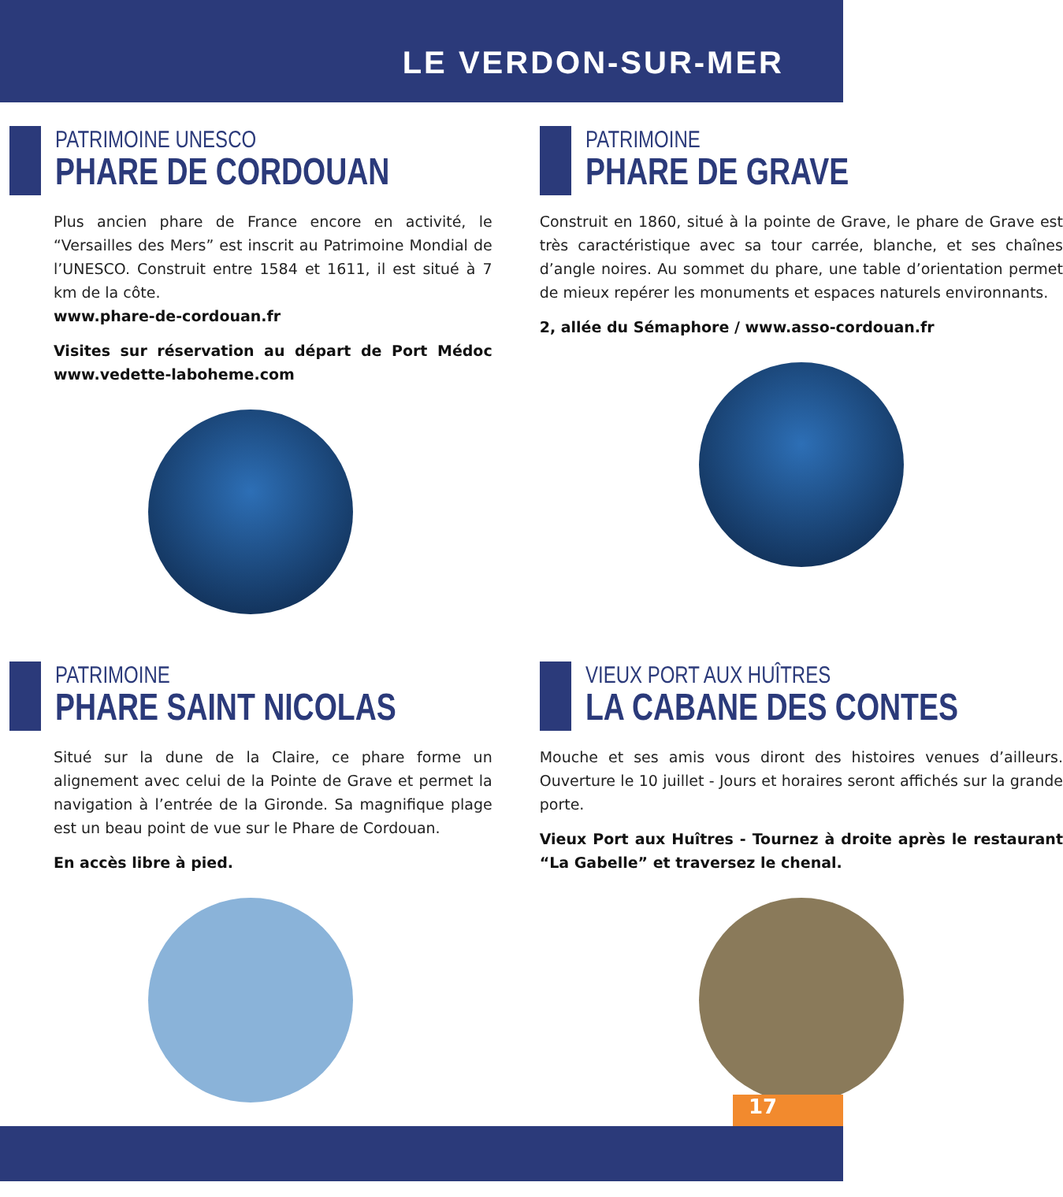LE VERDON-SUR-MER
PATRIMOINE UNESCO
PHARE DE CORDOUAN
Plus ancien phare de France encore en activité, le “Versailles des Mers” est inscrit au Patrimoine Mondial de l’UNESCO. Construit entre 1584 et 1611, il est situé à 7 km de la côte.
www.phare-de-cordouan.fr
Visites sur réservation au départ de Port Médoc www.vedette-laboheme.com
PATRIMOINE
PHARE DE GRAVE
Construit en 1860, situé à la pointe de Grave, le phare de Grave est très caractéristique avec sa tour carrée, blanche, et ses chaînes d’angle noires. Au sommet du phare, une table d’orientation permet de mieux repérer les monuments et espaces naturels environnants.
2, allée du Sémaphore / www.asso-cordouan.fr
PATRIMOINE
PHARE SAINT NICOLAS
Situé sur la dune de la Claire, ce phare forme un alignement avec celui de la Pointe de Grave et permet la navigation à l’entrée de la Gironde. Sa magnifique plage est un beau point de vue sur le Phare de Cordouan.
En accès libre à pied.
VIEUX PORT AUX HUÎTRES
LA CABANE DES CONTES
Mouche et ses amis vous diront des histoires venues d’ailleurs. Ouverture le 10 juillet - Jours et horaires seront affichés sur la grande porte.
Vieux Port aux Huîtres - Tournez à droite après le restaurant “La Gabelle” et traversez le chenal.
17